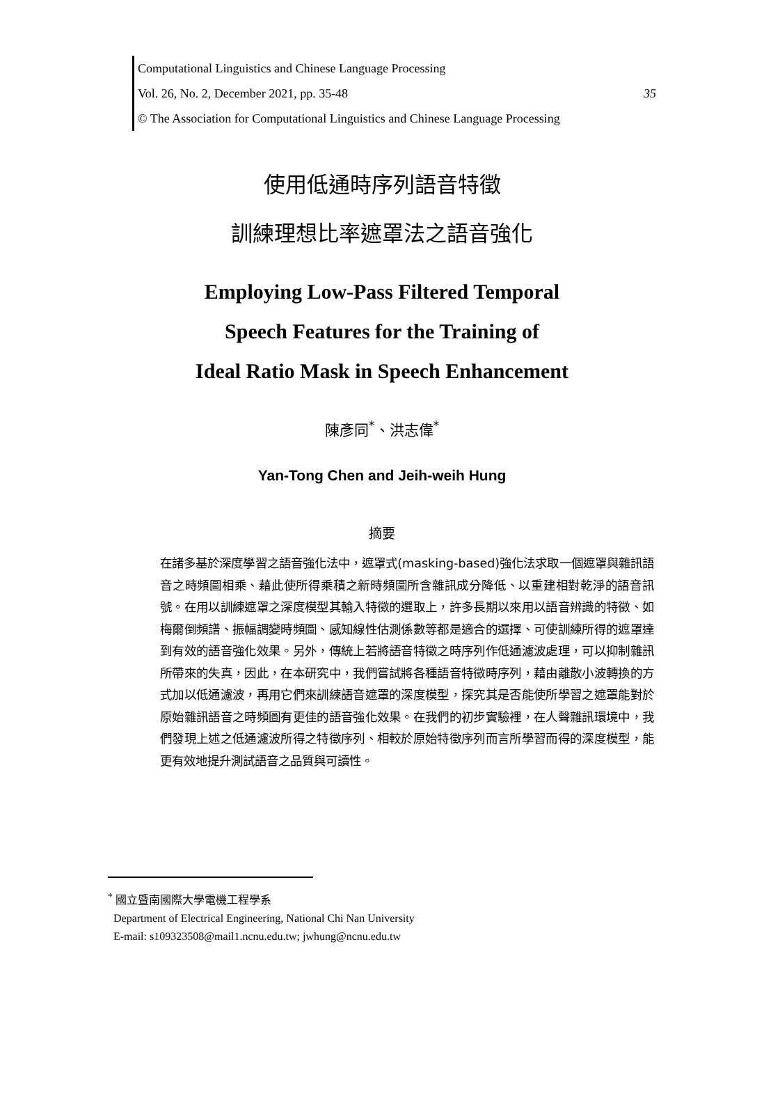Computational Linguistics and Chinese Language Processing
Vol. 26, No. 2, December 2021, pp. 35-48 35
© The Association for Computational Linguistics and Chinese Language Processing
使用低通時序列語音特徵
訓練理想比率遮罩法之語音強化
Employing Low-Pass Filtered Temporal
Speech Features for the Training of
Ideal Ratio Mask in Speech Enhancement
陳彥同<sup>*</sup>、洪志偉<sup>*</sup>
Yan-Tong Chen and Jeih-weih Hung
摘要
在諸多基於深度學習之語音強化法中，遮罩式(masking-based)強化法求取一個遮罩與雜訊語音之時頻圖相乘、藉此使所得乘積之新時頻圖所含雜訊成分降低、以重建相對乾淨的語音訊號。在用以訓練遮罩之深度模型其輸入特徵的選取上，許多長期以來用以語音辨識的特徵、如梅爾倒頻譜、振幅調變時頻圖、感知線性估測係數等都是適合的選擇、可使訓練所得的遮罩達到有效的語音強化效果。另外，傳統上若將語音特徵之時序列作低通濾波處理，可以抑制雜訊所帶來的失真，因此，在本研究中，我們嘗試將各種語音特徵時序列，藉由離散小波轉換的方式加以低通濾波，再用它們來訓練語音遮罩的深度模型，探究其是否能使所學習之遮罩能對於原始雜訊語音之時頻圖有更佳的語音強化效果。在我們的初步實驗裡，在人聲雜訊環境中，我們發現上述之低通濾波所得之特徵序列、相較於原始特徵序列而言所學習而得的深度模型，能更有效地提升測試語音之品質與可讀性。
<sup>*</sup> 國立暨南國際大學電機工程學系
Department of Electrical Engineering, National Chi Nan University
E-mail: s109323508@mail1.ncnu.edu.tw; jwhung@ncnu.edu.tw